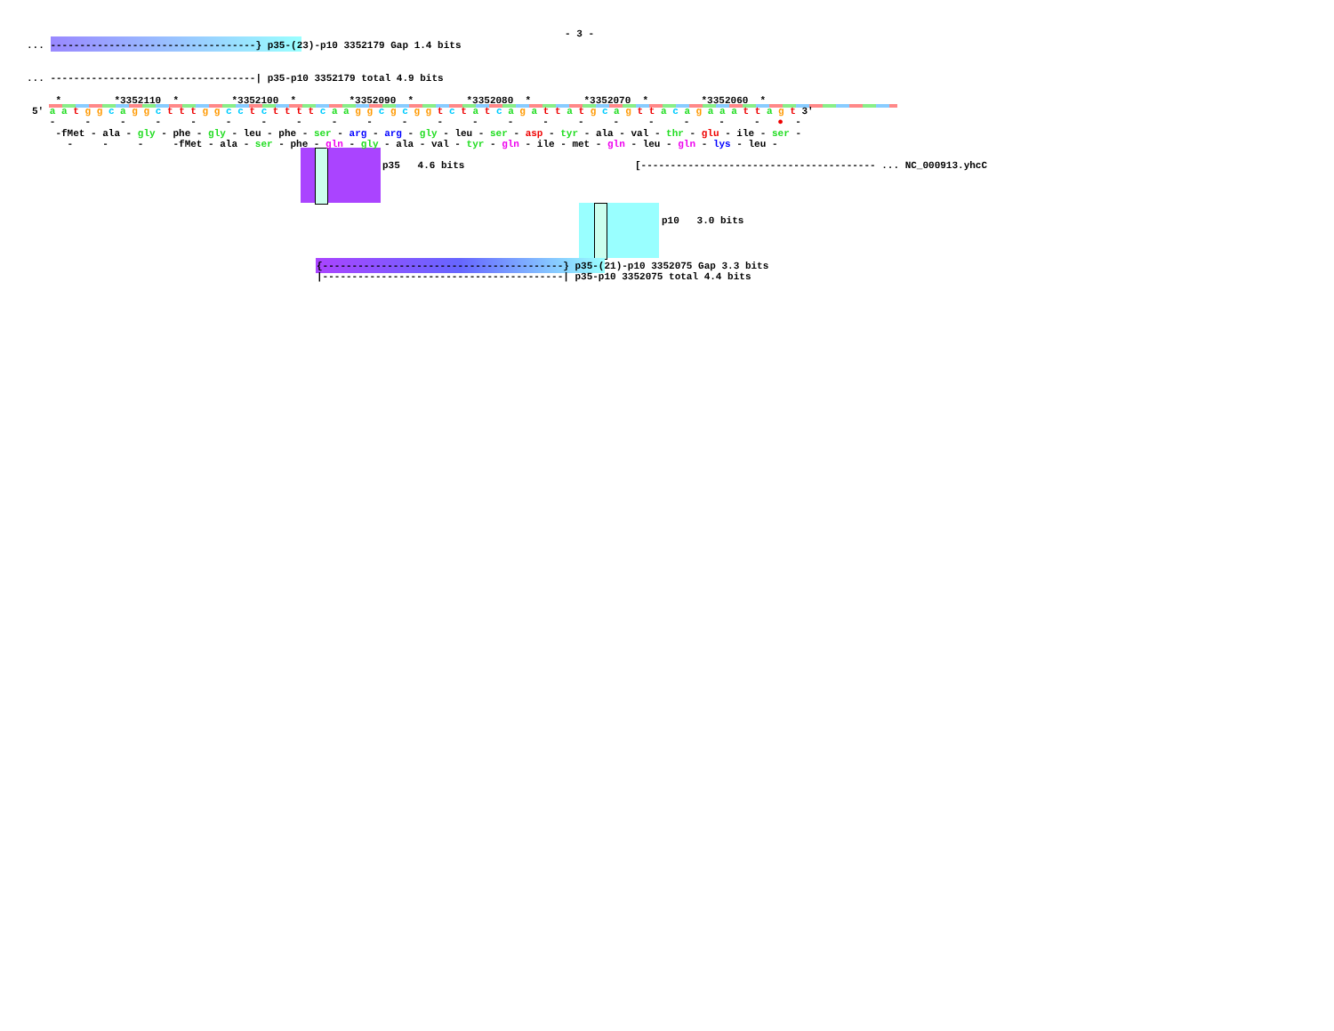- 3 -
... -----------------------------------} p35-(23)-p10 3352179 Gap 1.4 bits
... -----------------------------------| p35-p10 3352179 total 4.9 bits
* *3352110 * *3352100 * *3352090 * *3352080 * *3352070 * *3352060 *
5' a a t g g c a g g c t t t g g c c t c t t t t c a a g g c g c g g t c t a t c a g a t t a t g c a g t t a c a g a a a t t a g t 3'
- - - - - - - - - - - - - - - - - - - - - ● -
-fMet - ala - gly - phe - gly - leu - phe - ser - arg - arg - gly - leu - ser - asp - tyr - ala - val - thr - glu - ile - ser -
- - - -fMet - ala - ser - phe - gln - gly - ala - val - tyr - gln - ile - met - gln - leu - gln - lys - leu -
p35 4.6 bits
[---------------------------------------- ... NC_000913.yhcC
p10 3.0 bits
{-----------------------------------------} p35-(21)-p10 3352075 Gap 3.3 bits
|-----------------------------------------| p35-p10 3352075 total 4.4 bits